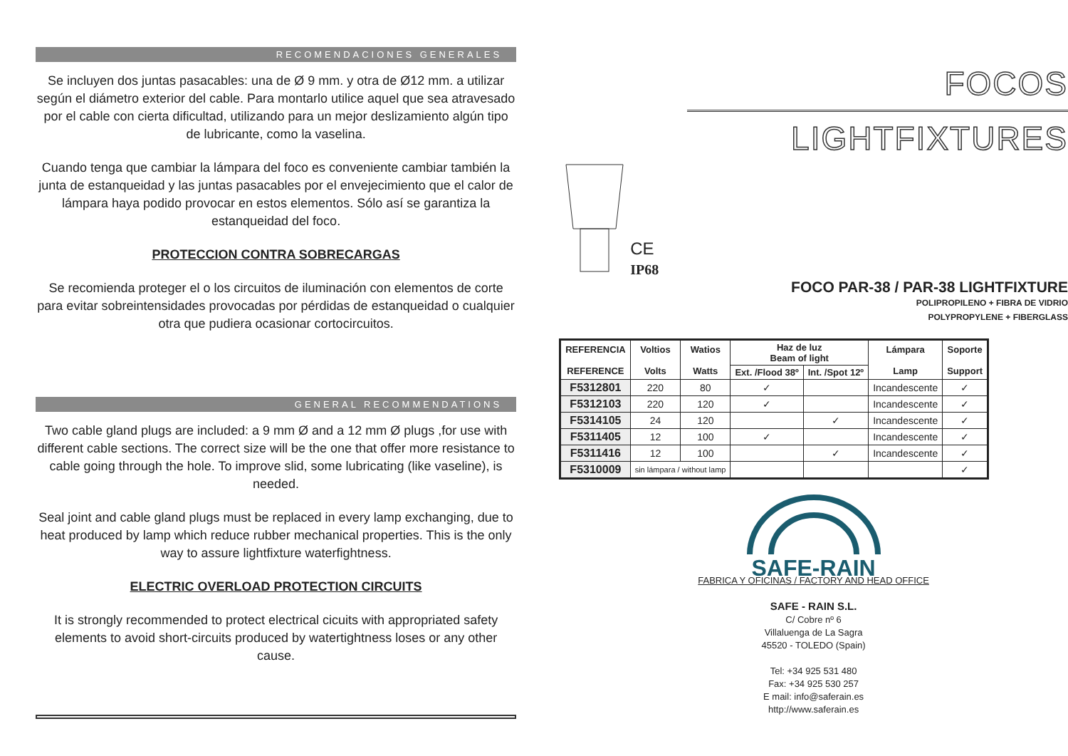RECOMENDACIONES GENERALES
Se incluyen dos juntas pasacables: una de Ø 9 mm. y otra de Ø12 mm. a utilizar según el diámetro exterior del cable. Para montarlo utilice aquel que sea atravesado por el cable con cierta dificultad, utilizando para un mejor deslizamiento algún tipo de lubricante, como la vaselina.
Cuando tenga que cambiar la lámpara del foco es conveniente cambiar también la junta de estanqueidad y las juntas pasacables por el envejecimiento que el calor de lámpara haya podido provocar en estos elementos. Sólo así se garantiza la estanqueidad del foco.
PROTECCION CONTRA SOBRECARGAS
Se recomienda proteger el o los circuitos de iluminación con elementos de corte para evitar sobreintensidades provocadas por pérdidas de estanqueidad o cualquier otra que pudiera ocasionar cortocircuitos.
GENERAL RECOMMENDATIONS
Two cable gland plugs are included: a 9 mm Ø and a 12 mm Ø plugs ,for use with different cable sections. The correct size will be the one that offer more resistance to cable going through the hole. To improve slid, some lubricating (like vaseline), is needed.
Seal joint and cable gland plugs must be replaced in every lamp exchanging, due to heat produced by lamp which reduce rubber mechanical properties. This is the only way to assure lightfixture waterfightness.
ELECTRIC OVERLOAD PROTECTION CIRCUITS
It is strongly recommended to protect electrical cicuits with appropriated safety elements to avoid short-circuits produced by watertightness loses or any other cause.
FOCOS
LIGHTFIXTURES
CE
IP68
FOCO PAR-38 / PAR-38 LIGHTFIXTURE
POLIPROPILENO + FIBRA DE VIDRIO
POLYPROPYLENE + FIBERGLASS
| REFERENCIA REFERENCE | Voltios Volts | Watios Watts | Haz de luz Beam of light | | Lámpara Lamp | Soporte Support |
| --- | --- | --- | --- | --- | --- | --- |
| | | | Ext. /Flood 38º | Int. /Spot 12º | | |
| F5312801 | 220 | 80 | ✓ | | Incandescente | ✓ |
| F5312103 | 220 | 120 | ✓ | | Incandescente | ✓ |
| F5314105 | 24 | 120 | | ✓ | Incandescente | ✓ |
| F5311405 | 12 | 100 | ✓ | | Incandescente | ✓ |
| F5311416 | 12 | 100 | | ✓ | Incandescente | ✓ |
| F5310009 | sin lámpara / without lamp | | | | | ✓ |
SAFE-RAIN
FABRICA Y OFICINAS / FACTORY AND HEAD OFFICE
SAFE - RAIN S.L.
C/ Cobre nº 6
Villaluenga de La Sagra
45520 - TOLEDO (Spain)
Tel: +34 925 531 480
Fax: +34 925 530 257
E mail: info@saferain.es
http://www.saferain.es